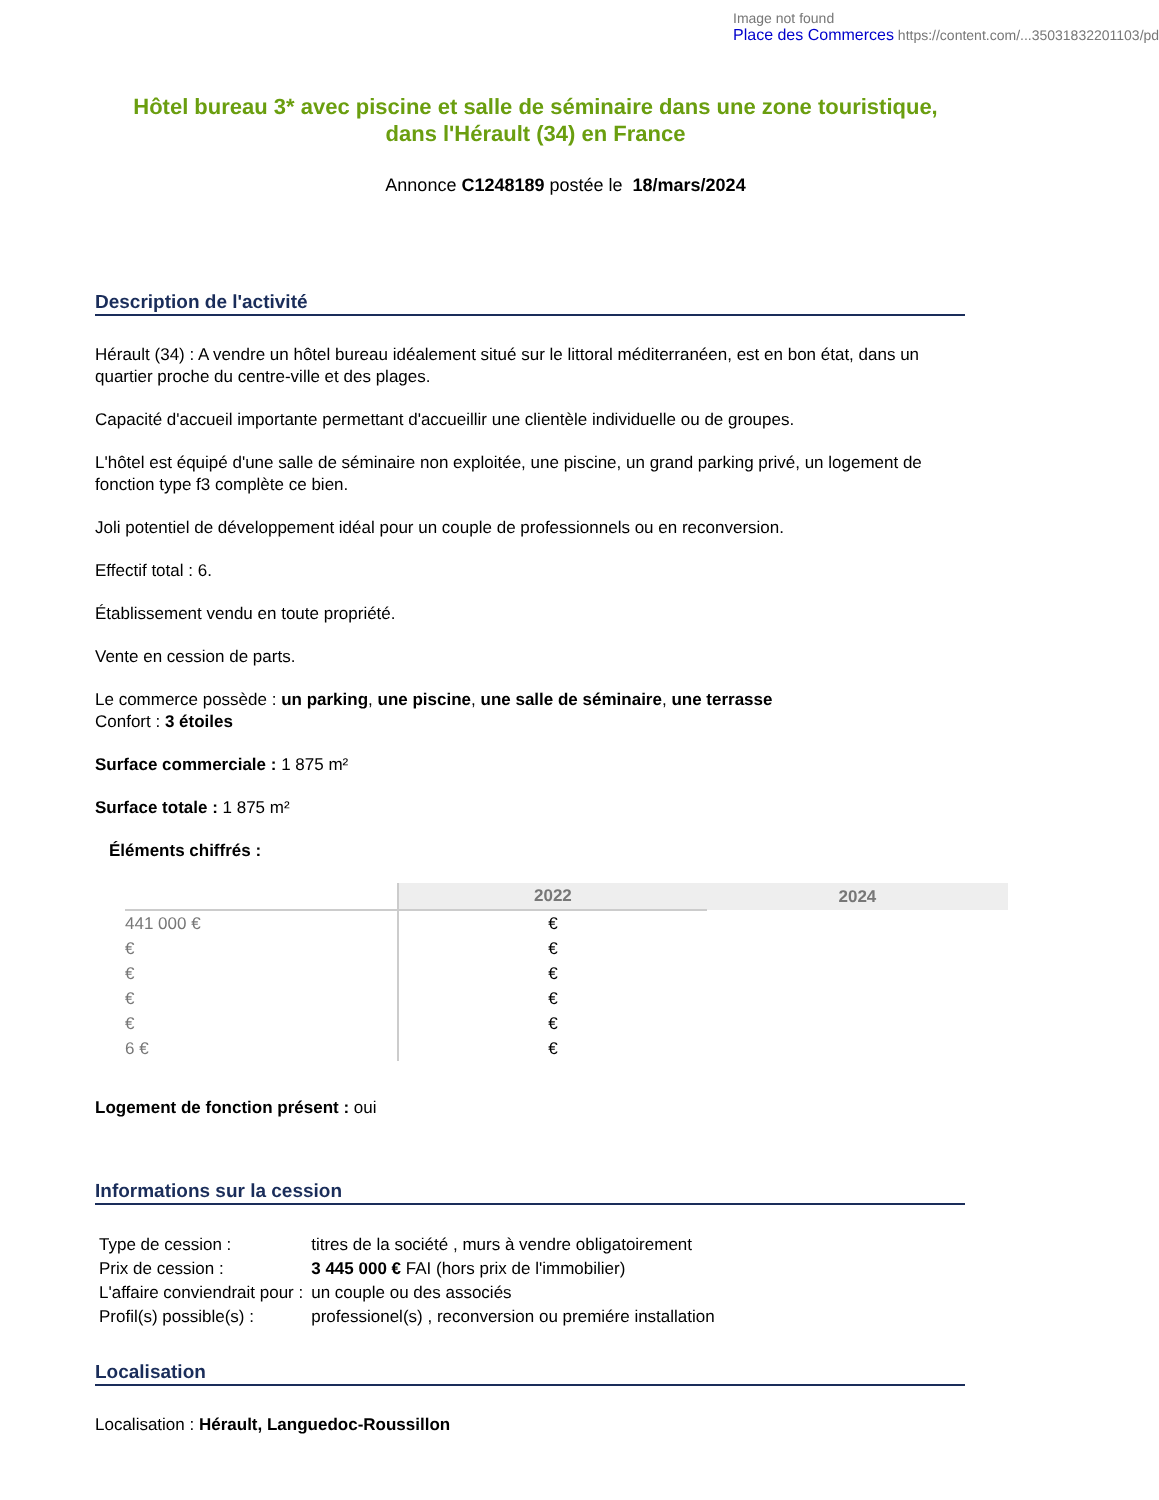Image not found
Place des Commerces https://content.com/...35031832201103/pd
Hôtel bureau 3* avec piscine et salle de séminaire dans une zone touristique, dans l'Hérault (34) en France
Annonce C1248189 postée le 18/mars/2024
Description de l'activité
Hérault (34) : A vendre un hôtel bureau idéalement situé sur le littoral méditerranéen, est en bon état, dans un quartier proche du centre-ville et des plages.
Capacité d'accueil importante permettant d'accueillir une clientèle individuelle ou de groupes.
L'hôtel est équipé d'une salle de séminaire non exploitée, une piscine, un grand parking privé, un logement de fonction type f3 complète ce bien.
Joli potentiel de développement idéal pour un couple de professionnels ou en reconversion.
Effectif total : 6.
Établissement vendu en toute propriété.
Vente en cession de parts.
Le commerce possède : un parking, une piscine, une salle de séminaire, une terrasse
Confort : 3 étoiles
Surface commerciale : 1 875 m²
Surface totale : 1 875 m²
Éléments chiffrés :
| | 2022 | 2024 |
| --- | --- | --- |
| 441 000 € | € | |
| € | € | |
| € | € | |
| € | € | |
| € | € | |
| 6 € | € | |
Logement de fonction présent : oui
Informations sur la cession
| Type de cession : | titres de la société , murs à vendre obligatoirement |
| Prix de cession : | 3 445 000 € FAI (hors prix de l'immobilier) |
| L'affaire conviendrait pour : | un couple ou des associés |
| Profil(s) possible(s) : | professionel(s) , reconversion ou premiére installation |
Localisation
Localisation : Hérault, Languedoc-Roussillon